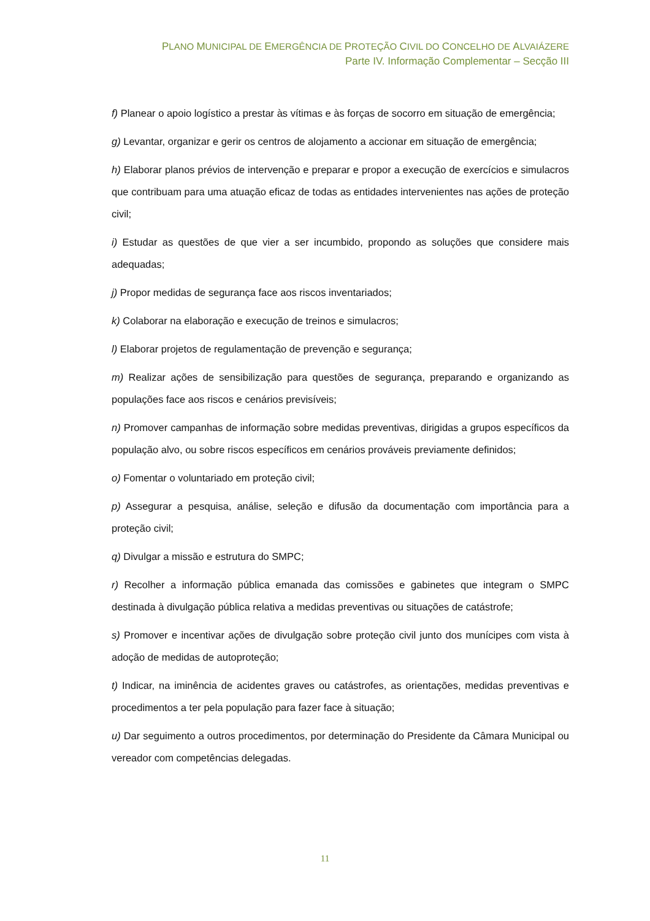PLANO MUNICIPAL DE EMERGÊNCIA DE PROTEÇÃO CIVIL DO CONCELHO DE ALVAIÁZERE
Parte IV. Informação Complementar – Secção III
f) Planear o apoio logístico a prestar às vítimas e às forças de socorro em situação de emergência;
g) Levantar, organizar e gerir os centros de alojamento a accionar em situação de emergência;
h) Elaborar planos prévios de intervenção e preparar e propor a execução de exercícios e simulacros que contribuam para uma atuação eficaz de todas as entidades intervenientes nas ações de proteção civil;
i) Estudar as questões de que vier a ser incumbido, propondo as soluções que considere mais adequadas;
j) Propor medidas de segurança face aos riscos inventariados;
k) Colaborar na elaboração e execução de treinos e simulacros;
l) Elaborar projetos de regulamentação de prevenção e segurança;
m) Realizar ações de sensibilização para questões de segurança, preparando e organizando as populações face aos riscos e cenários previsíveis;
n) Promover campanhas de informação sobre medidas preventivas, dirigidas a grupos específicos da população alvo, ou sobre riscos específicos em cenários prováveis previamente definidos;
o) Fomentar o voluntariado em proteção civil;
p) Assegurar a pesquisa, análise, seleção e difusão da documentação com importância para a proteção civil;
q) Divulgar a missão e estrutura do SMPC;
r) Recolher a informação pública emanada das comissões e gabinetes que integram o SMPC destinada à divulgação pública relativa a medidas preventivas ou situações de catástrofe;
s) Promover e incentivar ações de divulgação sobre proteção civil junto dos munícipes com vista à adoção de medidas de autoproteção;
t) Indicar, na iminência de acidentes graves ou catástrofes, as orientações, medidas preventivas e procedimentos a ter pela população para fazer face à situação;
u) Dar seguimento a outros procedimentos, por determinação do Presidente da Câmara Municipal ou vereador com competências delegadas.
11